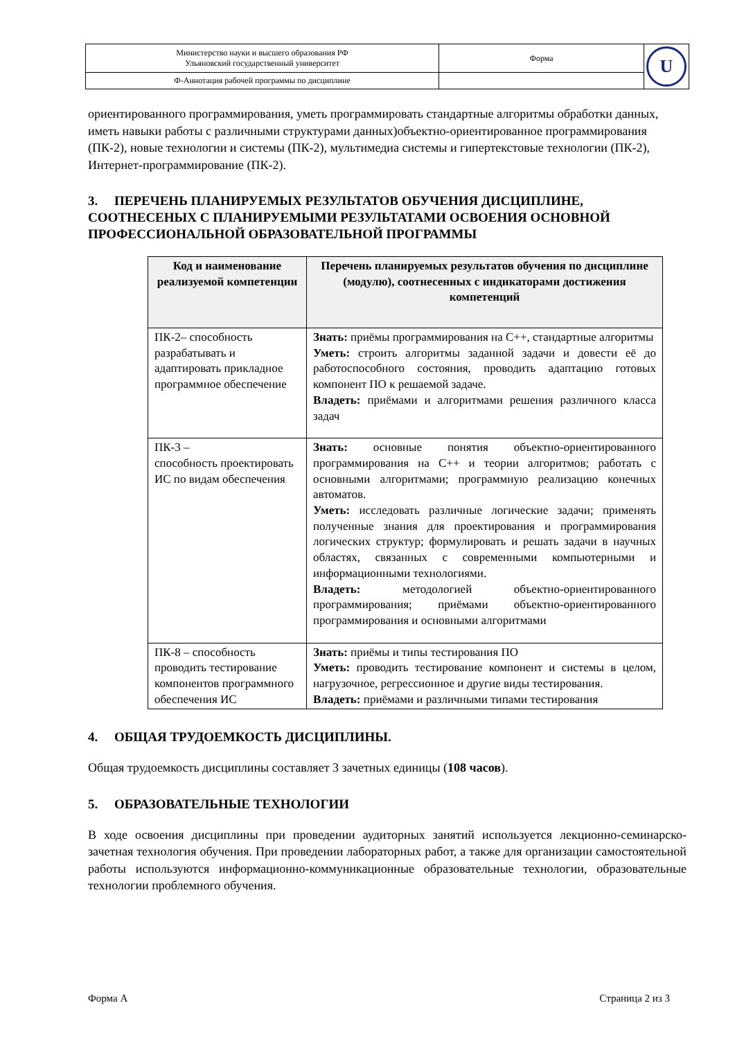| Министерство науки и высшего образования РФ Ульяновский государственный университет | Форма | U |
| Ф-Аннотация рабочей программы по дисциплине | | |
ориентированного программирования, уметь программировать стандартные алгоритмы обработки данных, иметь навыки работы с различными структурами данных)объектно-ориентированное программирования (ПК-2), новые технологии и системы (ПК-2), мультимедиа системы и гипертекстовые технологии (ПК-2), Интернет-программирование (ПК-2).
3. ПЕРЕЧЕНЬ ПЛАНИРУЕМЫХ РЕЗУЛЬТАТОВ ОБУЧЕНИЯ ДИСЦИПЛИНЕ, СООТНЕСЕНЫХ С ПЛАНИРУЕМЫМИ РЕЗУЛЬТАТАМИ ОСВОЕНИЯ ОСНОВНОЙ ПРОФЕССИОНАЛЬНОЙ ОБРАЗОВАТЕЛЬНОЙ ПРОГРАММЫ
| Код и наименование реализуемой компетенции | Перечень планируемых результатов обучения по дисциплине (модулю), соотнесенных с индикаторами достижения компетенций |
| --- | --- |
| ПК-2– способность разрабатывать и адаптировать прикладное программное обеспечение | Знать: приёмы программирования на С++, стандартные алгоритмы Уметь: строить алгоритмы заданной задачи и довести её до работоспособного состояния, проводить адаптацию готовых компонент ПО к решаемой задаче. Владеть: приёмами и алгоритмами решения различного класса задач |
| ПК-3 – способность проектировать ИС по видам обеспечения | Знать: основные понятия объектно-ориентированного программирования на С++ и теории алгоритмов; работать с основными алгоритмами; программную реализацию конечных автоматов. Уметь: исследовать различные логические задачи; применять полученные знания для проектирования и программирования логических структур; формулировать и решать задачи в научных областях, связанных с современными компьютерными и информационными технологиями. Владеть: методологией объектно-ориентированного программирования; приёмами объектно-ориентированного программирования и основными алгоритмами |
| ПК-8 – способность проводить тестирование компонентов программного обеспечения ИС | Знать: приёмы и типы тестирования ПО Уметь: проводить тестирование компонент и системы в целом, нагрузочное, регрессионное и другие виды тестирования. Владеть: приёмами и различными типами тестирования |
4. ОБЩАЯ ТРУДОЕМКОСТЬ ДИСЦИПЛИНЫ.
Общая трудоемкость дисциплины составляет 3 зачетных единицы (108 часов).
5. ОБРАЗОВАТЕЛЬНЫЕ ТЕХНОЛОГИИ
В ходе освоения дисциплины при проведении аудиторных занятий используется лекционно-семинарско-зачетная технология обучения. При проведении лабораторных работ, а также для организации самостоятельной работы используются информационно-коммуникационные образовательные технологии, образовательные технологии проблемного обучения.
Форма А Страница 2 из 3